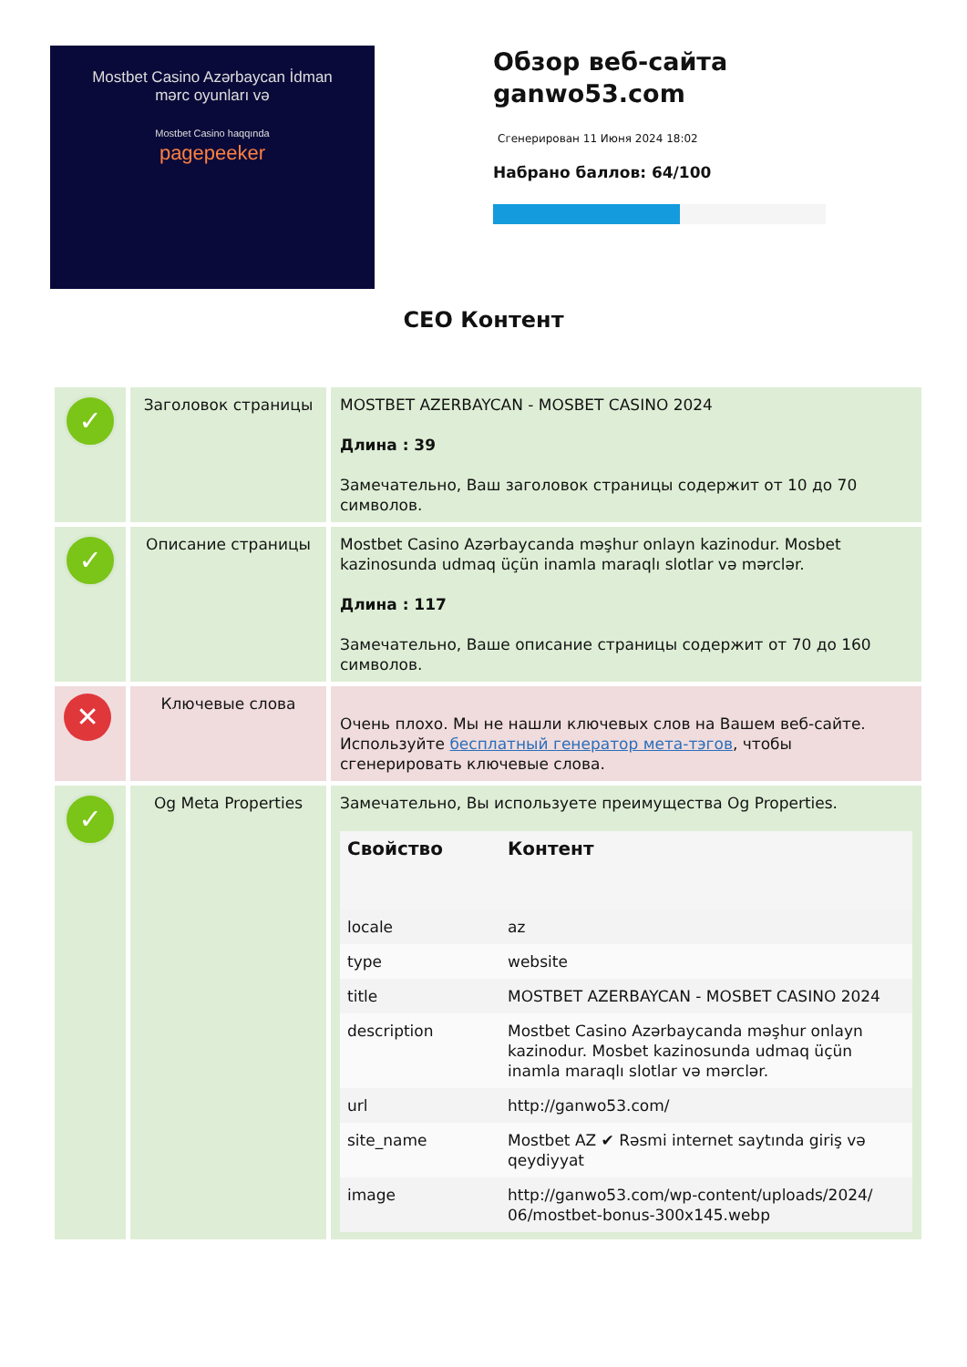Mostbet Casino Azərbaycan İdman
mərc oyunları və
Mostbet Casino haqqında
pagepeeker
Обзор веб-сайта
ganwo53.com
Сгенерирован 11 Июня 2024 18:02
Набрано баллов: 64/100
СЕО Контент
| ✓ | Заголовок страницы | MOSTBET AZERBAYCAN - MOSBET CASINO 2024 Длина : 39 Замечательно, Ваш заголовок страницы содержит от 10 до 70 символов. |
| ✓ | Описание страницы | Mostbet Casino Azərbaycanda məşhur onlayn kazinodur. Mosbet kazinosunda udmaq üçün inamla maraqlı slotlar və mərclər. Длина : 117 Замечательно, Ваше описание страницы содержит от 70 до 160 символов. |
| ✕ | Ключевые слова | Очень плохо. Мы не нашли ключевых слов на Вашем веб-сайте. Используйте бесплатный генератор мета-тэгов , чтобы сгенерировать ключевые слова. |
| ✓ | Og Meta Properties | Замечательно, Вы используете преимущества Og Properties. / Свойство / Контент / / --- / --- / / locale / az / / type / website / / title / MOSTBET AZERBAYCAN - MOSBET CASINO 2024 / / description / Mostbet Casino Azərbaycanda məşhur onlayn kazinodur. Mosbet kazinosunda udmaq üçün inamla maraqlı slotlar və mərclər. / / url / http://ganwo53.com/ / / site_name / Mostbet AZ ✔ Rəsmi internet saytında giriş və qeydiyyat / / image / http://ganwo53.com/wp-content/uploads/2024/ 06/mostbet-bonus-300x145.webp / |